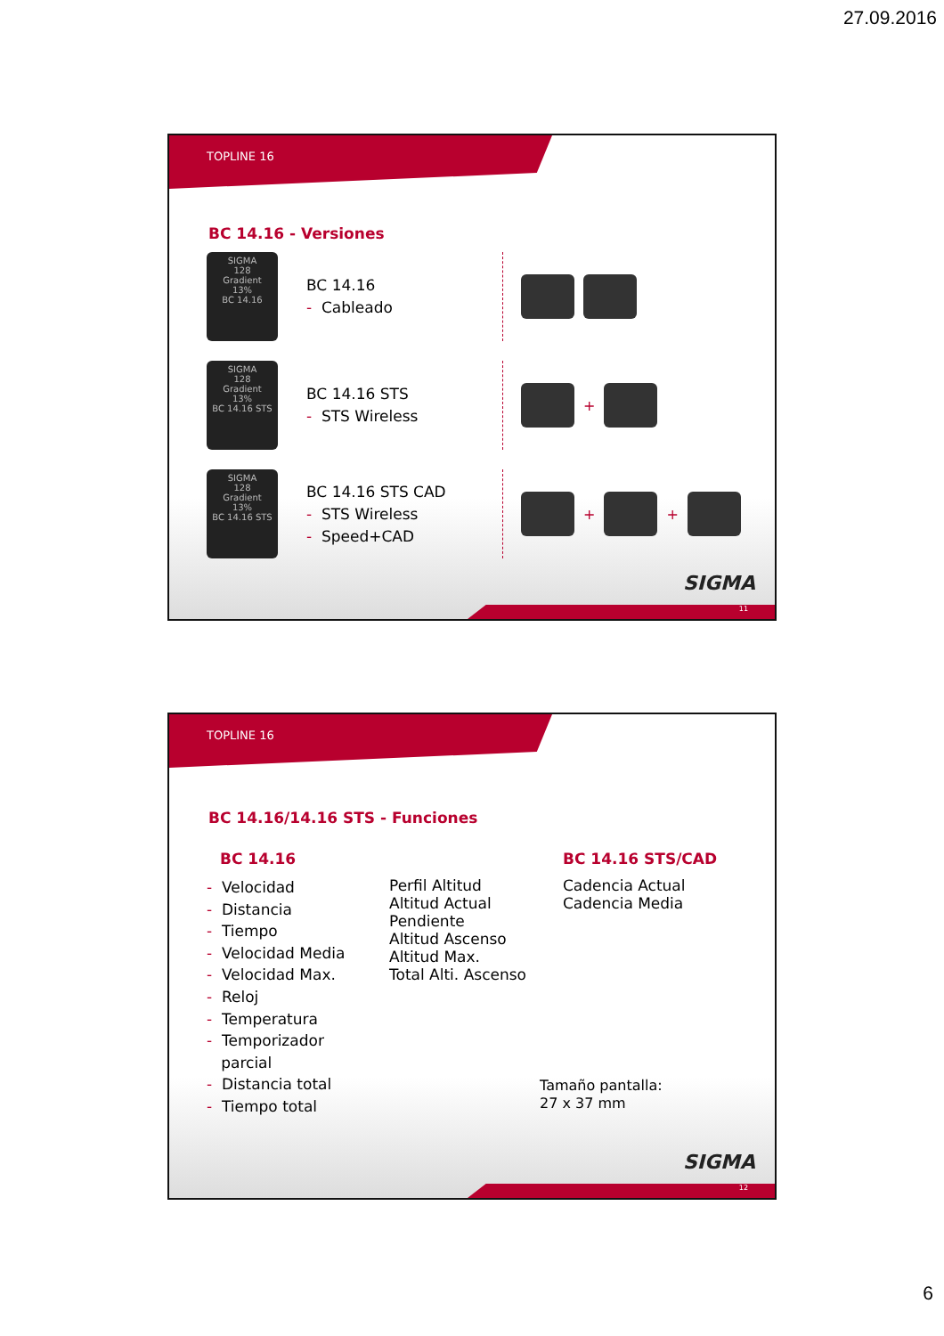27.09.2016
TOPLINE 16
BC 14.16 - Versiones
SIGMA
128
Gradient
13%
BC 14.16
BC 14.16
- Cableado
SIGMA
128
Gradient
13%
BC 14.16 STS
BC 14.16 STS
- STS Wireless
+
SIGMA
128
Gradient
13%
BC 14.16 STS
BC 14.16 STS CAD
- STS Wireless
- Speed+CAD
+ +
SIGMA
11
TOPLINE 16
BC 14.16/14.16 STS - Funciones
BC 14.16
- Velocidad
- Distancia
- Tiempo
- Velocidad Media
- Velocidad Max.
- Reloj
- Temperatura
- Temporizador
parcial
- Distancia total
- Tiempo total
Perfil Altitud
Altitud Actual
Pendiente
Altitud Ascenso
Altitud Max.
Total Alti. Ascenso
BC 14.16 STS/CAD
Cadencia Actual
Cadencia Media
Tamaño pantalla:
27 x 37 mm
SIGMA
12
6